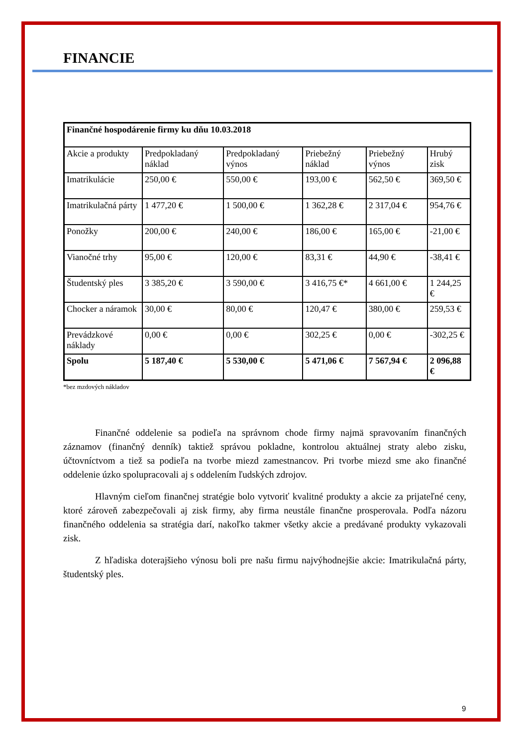FINANCIE
| Finančné hospodárenie firmy ku dňu 10.03.2018 | | | | | |
| Akcie a produkty | Predpokladaný náklad | Predpokladaný výnos | Priebežný náklad | Priebežný výnos | Hrubý zisk |
| Imatrikulácie | 250,00 € | 550,00 € | 193,00 € | 562,50 € | 369,50 € |
| Imatrikulačná párty | 1 477,20 € | 1 500,00 € | 1 362,28 € | 2 317,04 € | 954,76 € |
| Ponožky | 200,00 € | 240,00 € | 186,00 € | 165,00 € | -21,00 € |
| Vianočné trhy | 95,00 € | 120,00 € | 83,31 € | 44,90 € | -38,41 € |
| Študentský ples | 3 385,20 € | 3 590,00 € | 3 416,75 €* | 4 661,00 € | 1 244,25 € |
| Chocker a náramok | 30,00 € | 80,00 € | 120,47 € | 380,00 € | 259,53 € |
| Prevádzkové náklady | 0,00 € | 0,00 € | 302,25 € | 0,00 € | -302,25 € |
| Spolu | 5 187,40 € | 5 530,00 € | 5 471,06 € | 7 567,94 € | 2 096,88 € |
*bez mzdových nákladov
Finančné oddelenie sa podieľa na správnom chode firmy najmä spravovaním finančných záznamov (finančný denník) taktiež správou pokladne, kontrolou aktuálnej straty alebo zisku, účtovníctvom a tiež sa podieľa na tvorbe miezd zamestnancov. Pri tvorbe miezd sme ako finančné oddelenie úzko spolupracovali aj s oddelením ľudských zdrojov.
Hlavným cieľom finančnej stratégie bolo vytvoriť kvalitné produkty a akcie za prijateľné ceny, ktoré zároveň zabezpečovali aj zisk firmy, aby firma neustále finančne prosperovala. Podľa názoru finančného oddelenia sa stratégia darí, nakoľko takmer všetky akcie a predávané produkty vykazovali zisk.
Z hľadiska doterajšieho výnosu boli pre našu firmu najvýhodnejšie akcie: Imatrikulačná párty, študentský ples.
9